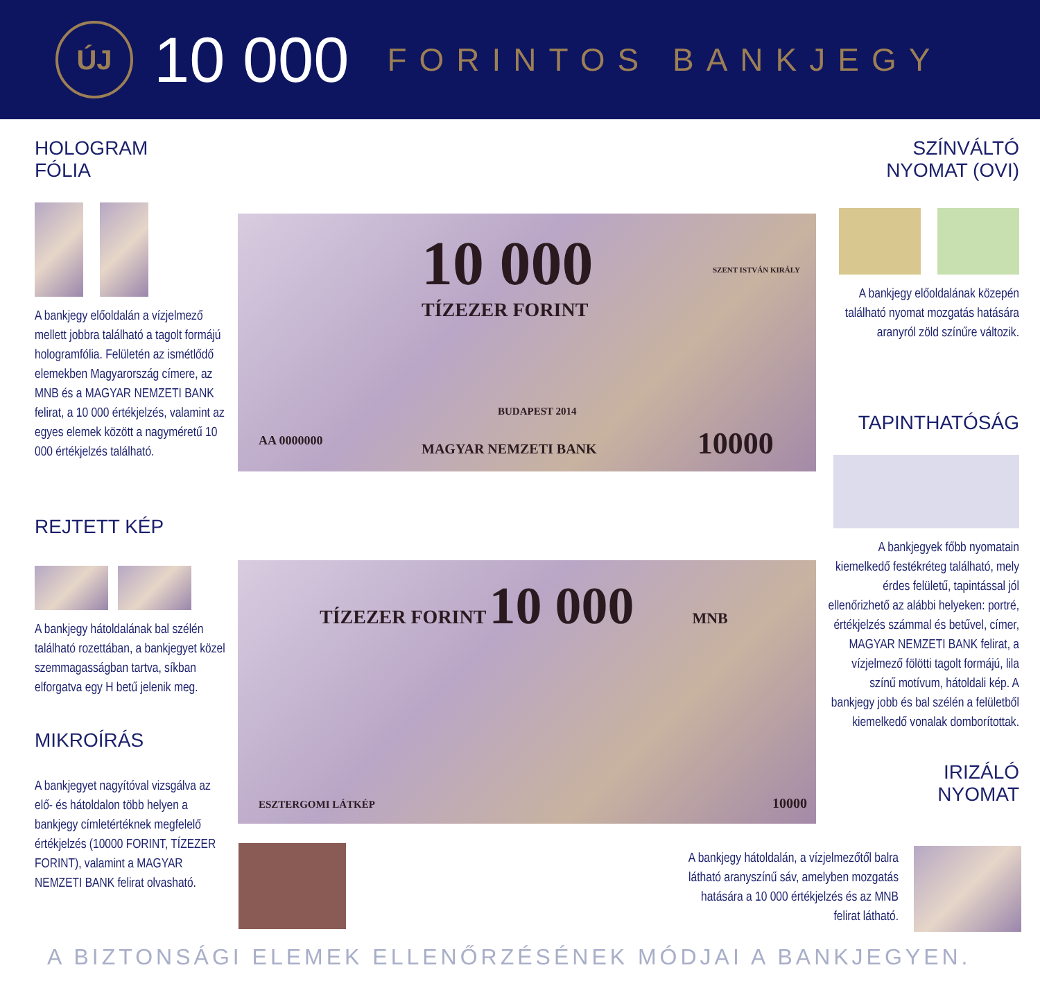ÚJ
10 000
FORINTOS BANKJEGY
HOLOGRAM
FÓLIA
A bankjegy előoldalán a vízjelmező mellett jobbra található a tagolt formájú hologramfólia. Felületén az ismétlődő elemekben Magyarország címere, az MNB és a MAGYAR NEMZETI BANK felirat, a 10 000 értékjelzés, valamint az egyes elemek között a nagyméretű 10 000 értékjelzés található.
REJTETT KÉP
A bankjegy hátoldalának bal szélén található rozettában, a bankjegyet közel szemmagasságban tartva, síkban elforgatva egy H betű jelenik meg.
MIKROÍRÁS
A bankjegyet nagyítóval vizsgálva az elő- és hátoldalon több helyen a bankjegy címletértéknek megfelelő értékjelzés (10000 FORINT, TÍZEZER FORINT), valamint a MAGYAR NEMZETI BANK felirat olvasható.
10 000
TÍZEZER FORINT
SZENT ISTVÁN KIRÁLY
BUDAPEST 2014
MAGYAR NEMZETI BANK 10000
AA 0000000
TÍZEZER FORINT 10 000 MNB
ESZTERGOMI LÁTKÉP 10000
SZÍNVÁLTÓ
NYOMAT (OVI)
A bankjegy előoldalának közepén található nyomat mozgatás hatására aranyról zöld színűre változik.
TAPINTHATÓSÁG
A bankjegyek főbb nyomatain kiemelkedő festékréteg található, mely érdes felületű, tapintással jól ellenőrizhető az alábbi helyeken: portré, értékjelzés számmal és betűvel, címer, MAGYAR NEMZETI BANK felirat, a vízjelmező fölötti tagolt formájú, lila színű motívum, hátoldali kép. A bankjegy jobb és bal szélén a felületből kiemelkedő vonalak domborítottak.
IRIZÁLÓ
NYOMAT
A bankjegy hátoldalán, a vízjelmezőtől balra látható aranyszínű sáv, amelyben mozgatás hatására a 10 000 értékjelzés és az MNB felirat látható.
A BIZTONSÁGI ELEMEK ELLENŐRZÉSÉNEK MÓDJAI A BANKJEGYEN.